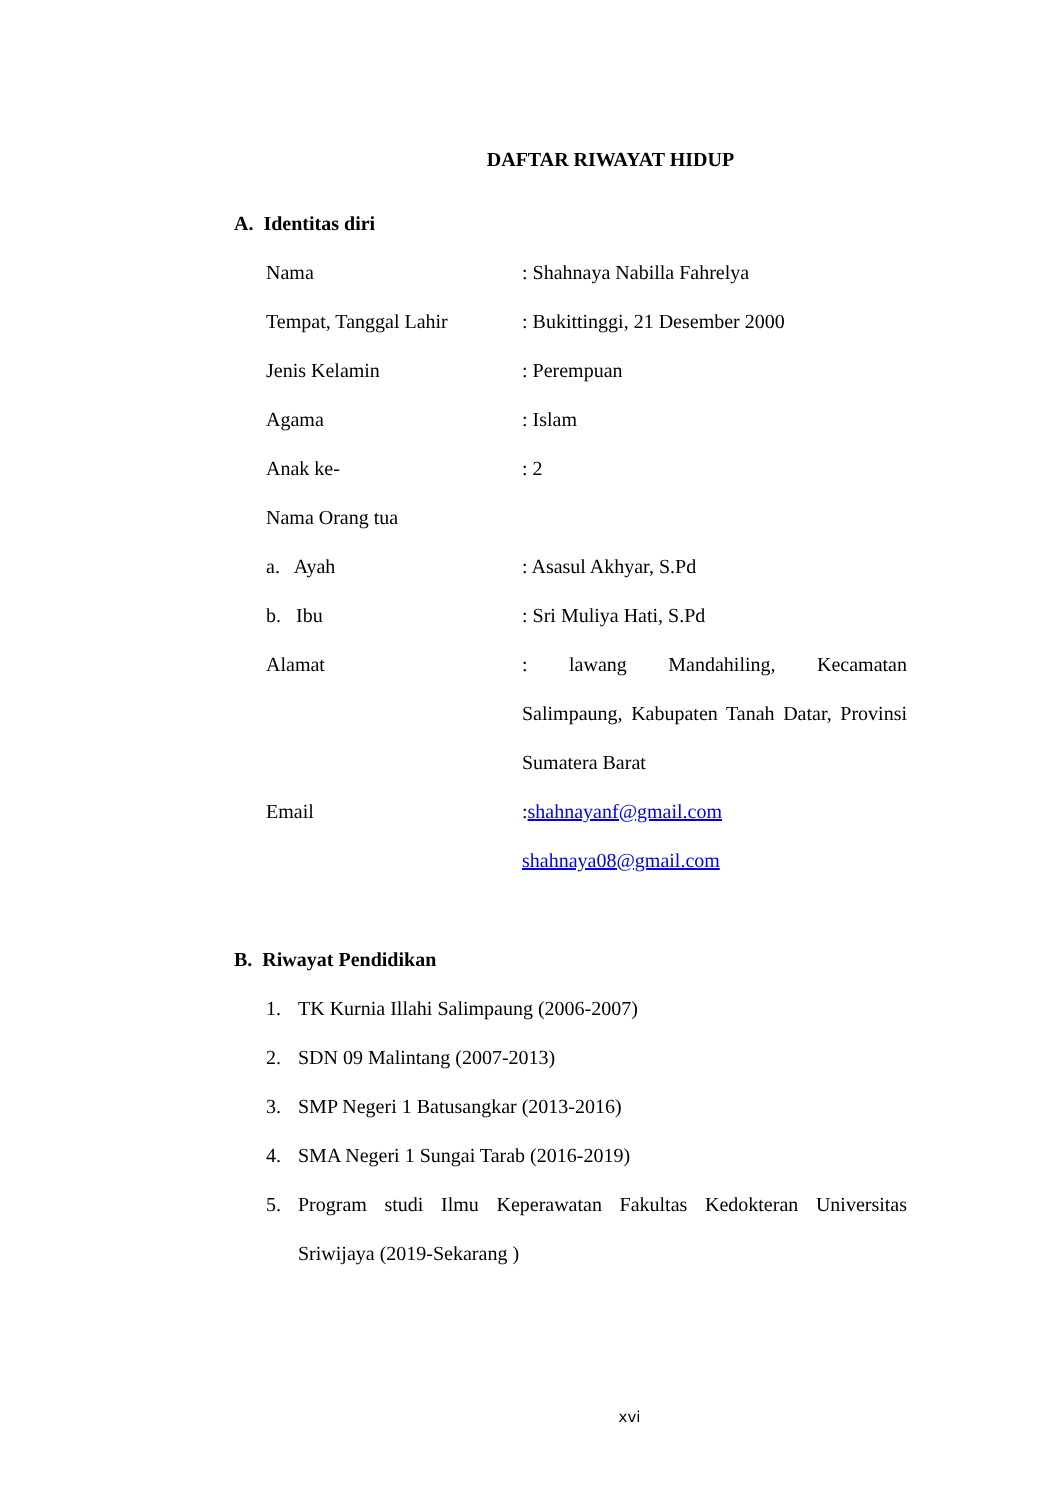DAFTAR RIWAYAT HIDUP
A. Identitas diri
Nama : Shahnaya Nabilla Fahrelya
Tempat, Tanggal Lahir : Bukittinggi, 21 Desember 2000
Jenis Kelamin : Perempuan
Agama : Islam
Anak ke- : 2
Nama Orang tua
a. Ayah : Asasul Akhyar, S.Pd
b. Ibu : Sri Muliya Hati, S.Pd
Alamat : lawang Mandahiling, Kecamatan Salimpaung, Kabupaten Tanah Datar, Provinsi Sumatera Barat
Email :shahnayanf@gmail.com
shahnaya08@gmail.com
B. Riwayat Pendidikan
1. TK Kurnia Illahi Salimpaung (2006-2007)
2. SDN 09 Malintang (2007-2013)
3. SMP Negeri 1 Batusangkar (2013-2016)
4. SMA Negeri 1 Sungai Tarab (2016-2019)
5. Program studi Ilmu Keperawatan Fakultas Kedokteran Universitas Sriwijaya (2019-Sekarang )
xvi